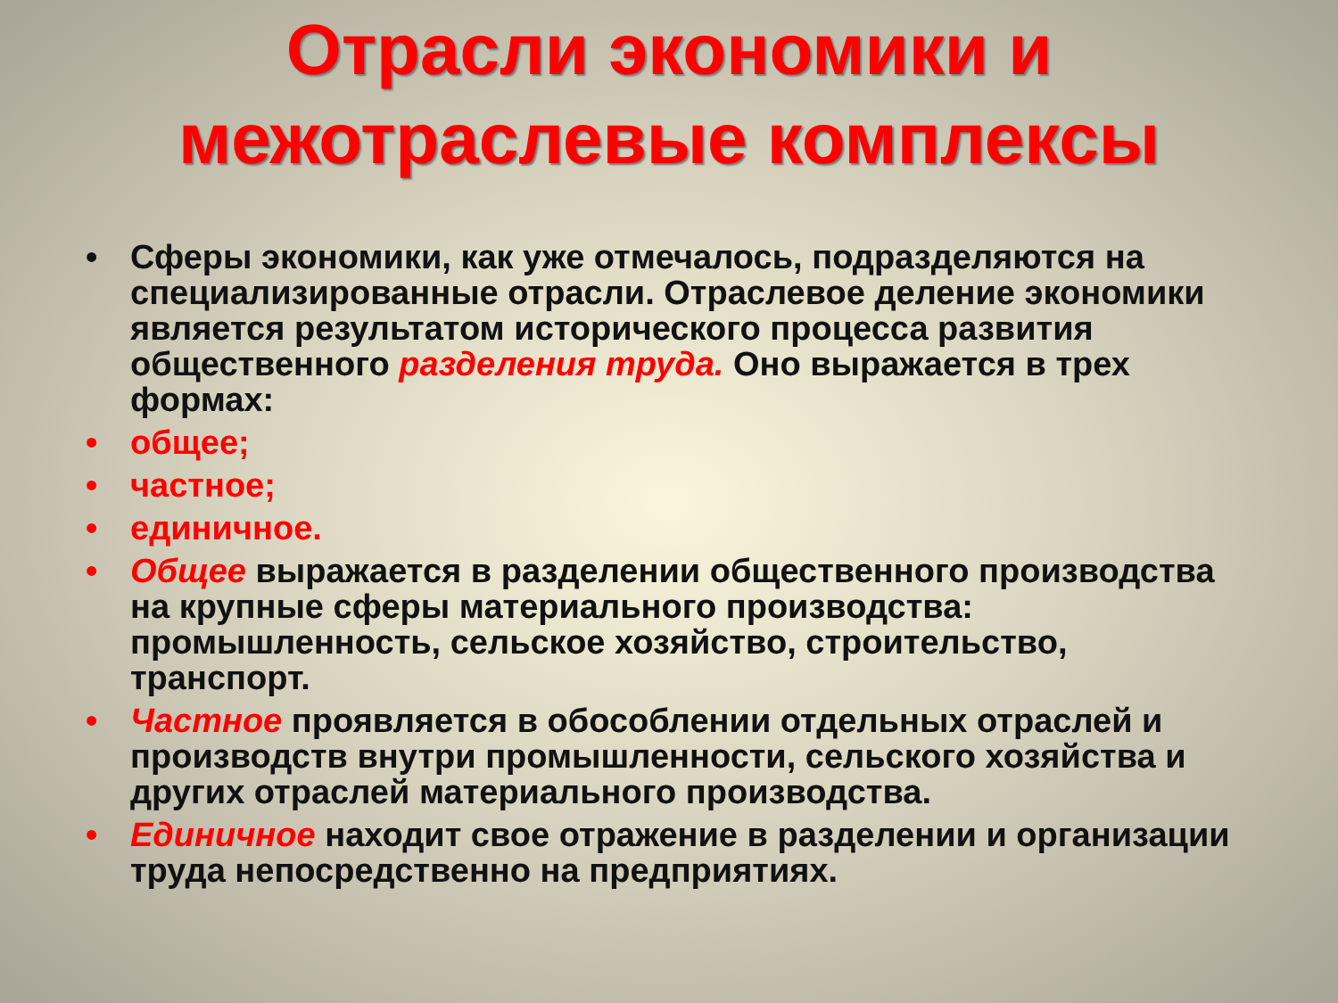Отрасли экономики и межотраслевые комплексы
• Сферы экономики, как уже отмечалось, подразделяются на специализированные отрасли. Отраслевое деление экономики является результатом исторического процесса развития общественного разделения труда. Оно выражается в трех формах:
• общее;
• частное;
• единичное.
• Общее выражается в разделении общественного производства на крупные сферы материального производства: промышленность, сельское хозяйство, строительство, транспорт.
• Частное проявляется в обособлении отдельных отраслей и производств внутри промышленности, сельского хозяйства и других отраслей материального производства.
• Единичное находит свое отражение в разделении и организации труда непосредственно на предприятиях.